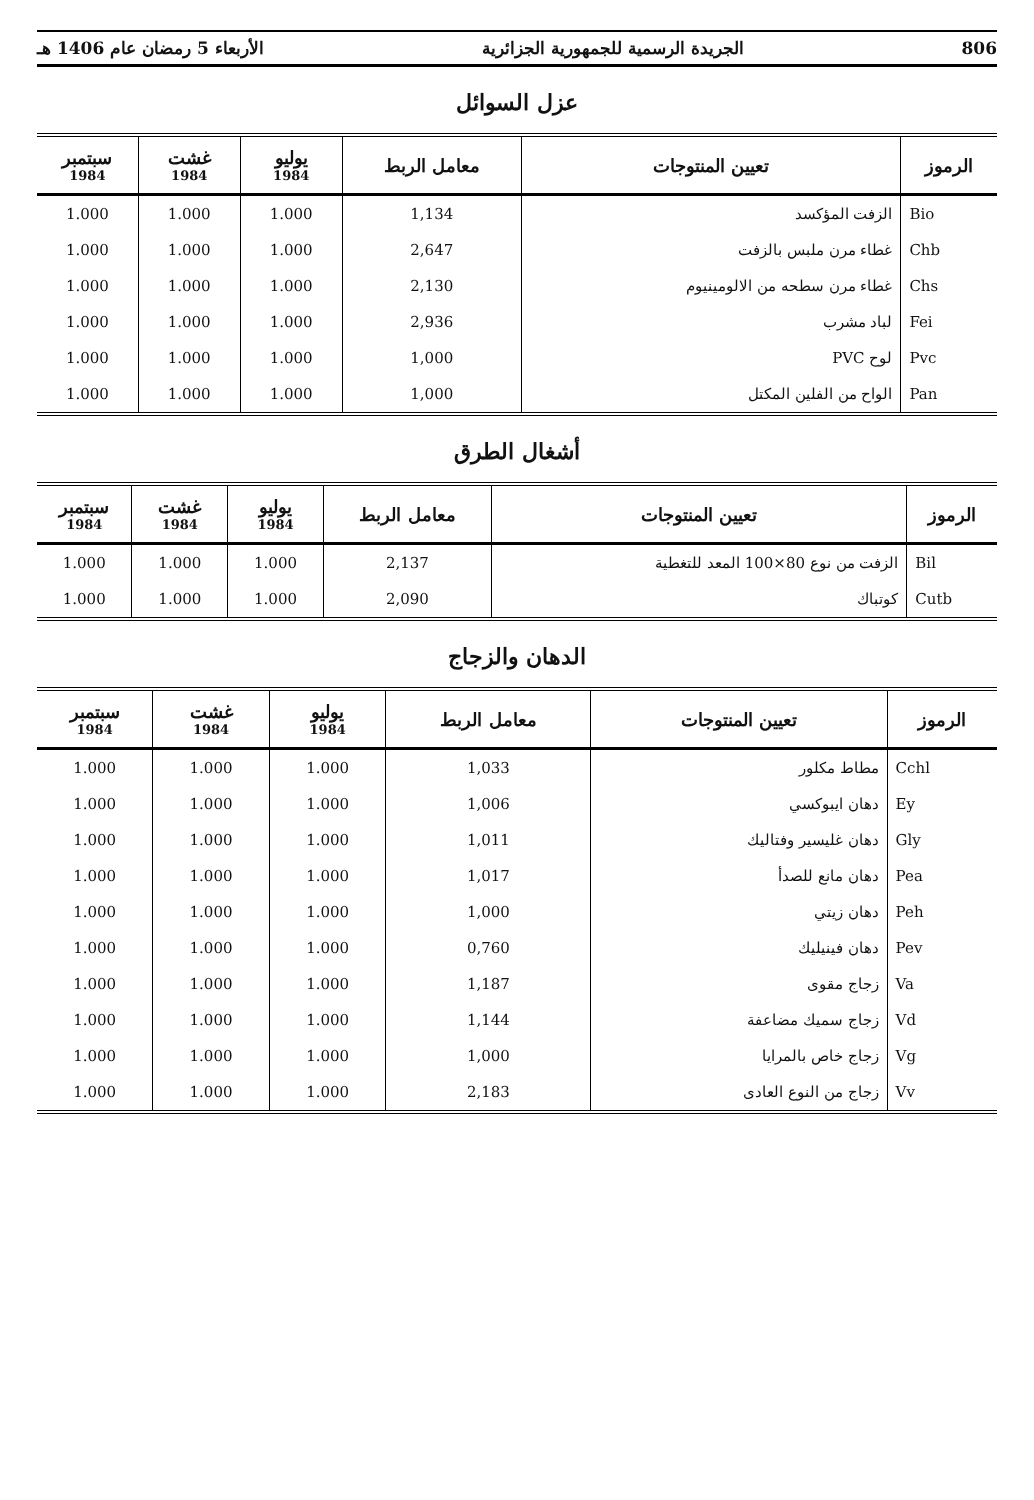806 الجريدة الرسمية للجمهورية الجزائرية الأربعاء 5 رمضان عام 1406 هـ
عزل السوائل
| الرموز | تعيين المنتوجات | معامل الربط | يوليو 1984 | غشت 1984 | سبتمبر 1984 |
| --- | --- | --- | --- | --- | --- |
| Bio | الزفت المؤكسد | 1,134 | 1.000 | 1.000 | 1.000 |
| Chb | غطاء مرن ملبس بالزفت | 2,647 | 1.000 | 1.000 | 1.000 |
| Chs | غطاء مرن سطحه من الالومينيوم | 2,130 | 1.000 | 1.000 | 1.000 |
| Fei | لباد مشرب | 2,936 | 1.000 | 1.000 | 1.000 |
| Pvc | لوح PVC | 1,000 | 1.000 | 1.000 | 1.000 |
| Pan | الواح من الفلين المكتل | 1,000 | 1.000 | 1.000 | 1.000 |
أشغال الطرق
| الرموز | تعيين المنتوجات | معامل الربط | يوليو 1984 | غشت 1984 | سبتمبر 1984 |
| --- | --- | --- | --- | --- | --- |
| Bil | الزفت من نوع 80×100 المعد للتغطية | 2,137 | 1.000 | 1.000 | 1.000 |
| Cutb | كوتباك | 2,090 | 1.000 | 1.000 | 1.000 |
الدهان والزجاج
| الرموز | تعيين المنتوجات | معامل الربط | يوليو 1984 | غشت 1984 | سبتمبر 1984 |
| --- | --- | --- | --- | --- | --- |
| Cchl | مطاط مكلور | 1,033 | 1.000 | 1.000 | 1.000 |
| Ey | دهان ايبوكسي | 1,006 | 1.000 | 1.000 | 1.000 |
| Gly | دهان غليسير وفتاليك | 1,011 | 1.000 | 1.000 | 1.000 |
| Pea | دهان مانع للصدأ | 1,017 | 1.000 | 1.000 | 1.000 |
| Peh | دهان زيتي | 1,000 | 1.000 | 1.000 | 1.000 |
| Pev | دهان فينيليك | 0,760 | 1.000 | 1.000 | 1.000 |
| Va | زجاج مقوى | 1,187 | 1.000 | 1.000 | 1.000 |
| Vd | زجاج سميك مضاعفة | 1,144 | 1.000 | 1.000 | 1.000 |
| Vg | زجاج خاص بالمرايا | 1,000 | 1.000 | 1.000 | 1.000 |
| Vv | زجاج من النوع العادى | 2,183 | 1.000 | 1.000 | 1.000 |